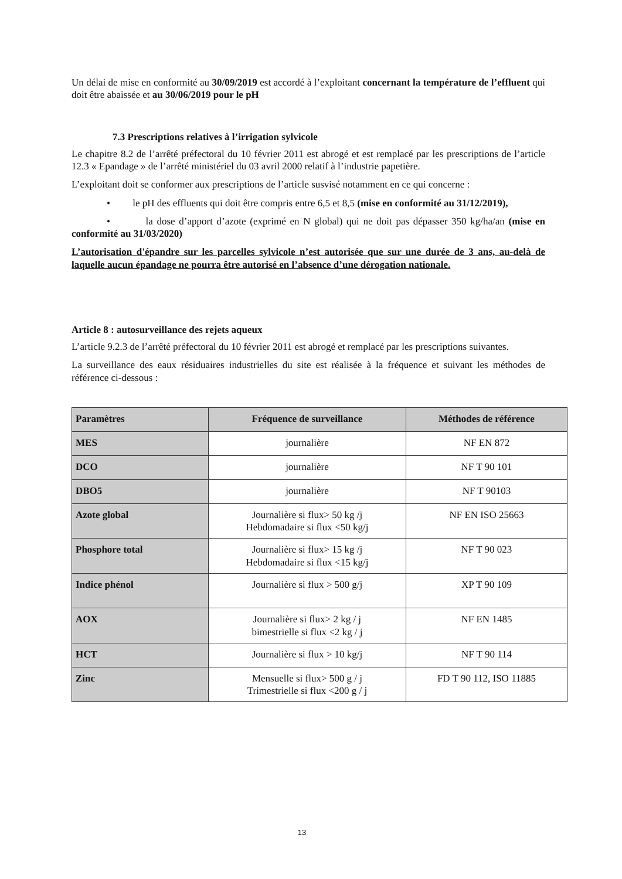Un délai de mise en conformité au 30/09/2019 est accordé à l’exploitant concernant la température de l’effluent qui doit être abaissée et au 30/06/2019 pour le pH
7.3 Prescriptions relatives à l’irrigation sylvicole
Le chapitre 8.2 de l’arrêté préfectoral du 10 février 2011 est abrogé et est remplacé par les prescriptions de l’article 12.3 « Epandage » de l’arrêté ministériel du 03 avril 2000 relatif à l’industrie papetière.
L’exploitant doit se conformer aux prescriptions de l’article susvisé notamment en ce qui concerne :
• le pH des effluents qui doit être compris entre 6,5 et 8,5 (mise en conformité au 31/12/2019),
• la dose d’apport d’azote (exprimé en N global) qui ne doit pas dépasser 350 kg/ha/an (mise en conformité au 31/03/2020)
L’autorisation d'épandre sur les parcelles sylvicole n’est autorisée que sur une durée de 3 ans, au-delà de laquelle aucun épandage ne pourra être autorisé en l’absence d’une dérogation nationale.
Article 8 : autosurveillance des rejets aqueux
L’article 9.2.3 de l’arrêté préfectoral du 10 février 2011 est abrogé et remplacé par les prescriptions suivantes.
La surveillance des eaux résiduaires industrielles du site est réalisée à la fréquence et suivant les méthodes de référence ci-dessous :
| Paramètres | Fréquence de surveillance | Méthodes de référence |
| --- | --- | --- |
| MES | journalière | NF EN 872 |
| DCO | journalière | NF T 90 101 |
| DBO5 | journalière | NF T 90103 |
| Azote global | Journalière si flux> 50 kg /j Hebdomadaire si flux <50 kg/j | NF EN ISO 25663 |
| Phosphore total | Journalière si flux> 15 kg /j Hebdomadaire si flux <15 kg/j | NF T 90 023 |
| Indice phénol | Journalière si flux > 500 g/j | XP T 90 109 |
| AOX | Journalière si flux> 2 kg / j bimestrielle si flux <2 kg / j | NF EN 1485 |
| HCT | Journalière si flux > 10 kg/j | NF T 90 114 |
| Zinc | Mensuelle si flux> 500 g / j Trimestrielle si flux <200 g / j | FD T 90 112, ISO 11885 |
13